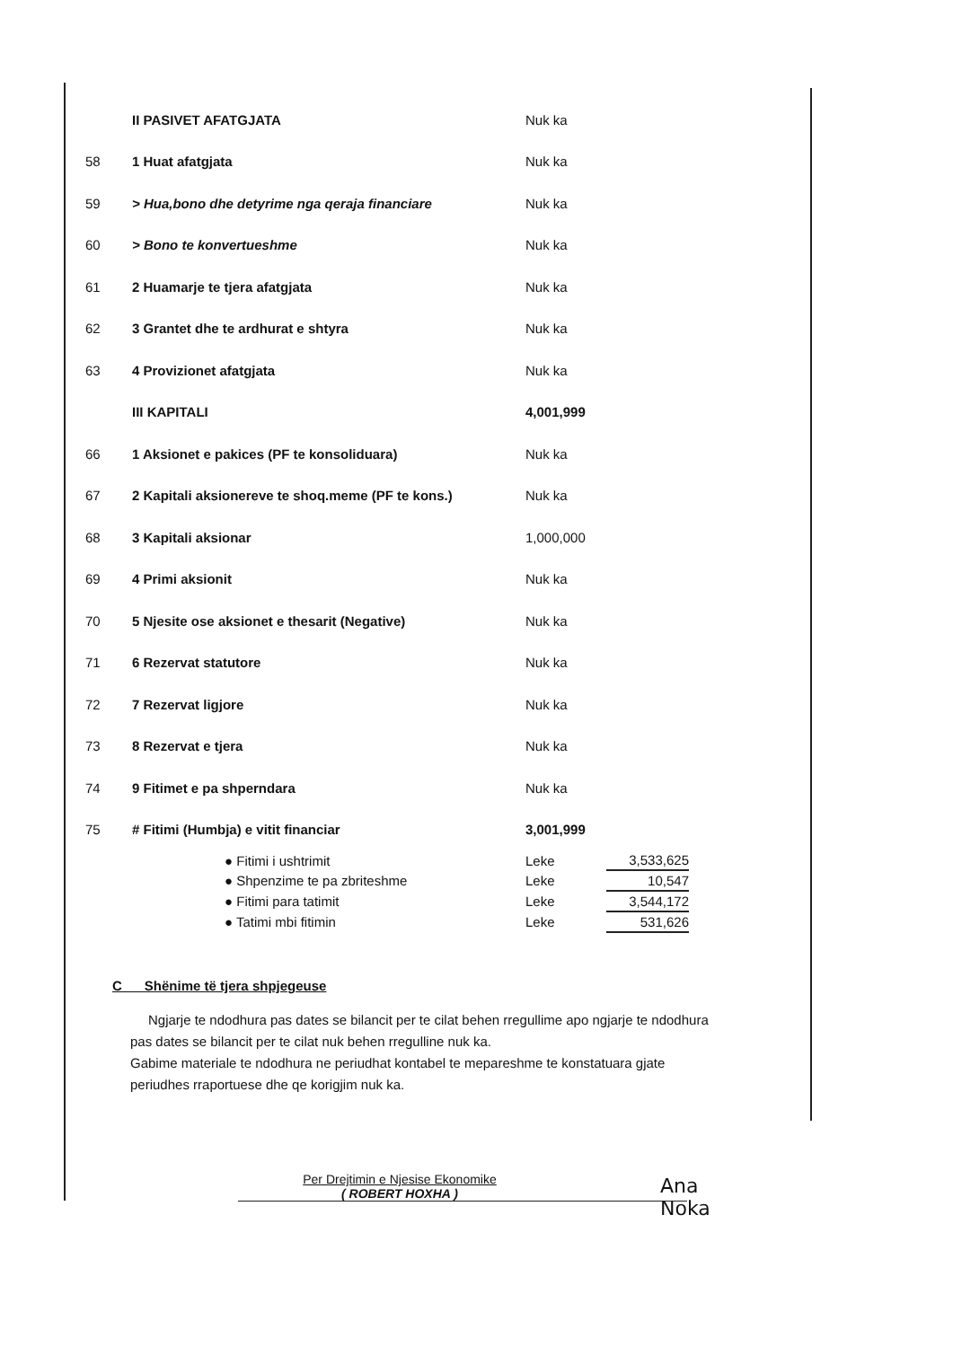| | II PASIVET AFATGJATA | Nuk ka |
| 58 | 1 Huat afatgjata | Nuk ka |
| 59 | > Hua,bono dhe detyrime nga qeraja financiare | Nuk ka |
| 60 | > Bono te konvertueshme | Nuk ka |
| 61 | 2 Huamarje te tjera afatgjata | Nuk ka |
| 62 | 3 Grantet dhe te ardhurat e shtyra | Nuk ka |
| 63 | 4 Provizionet afatgjata | Nuk ka |
| | III KAPITALI | 4,001,999 |
| 66 | 1 Aksionet e pakices (PF te konsoliduara) | Nuk ka |
| 67 | 2 Kapitali aksionereve te shoq.meme (PF te kons.) | Nuk ka |
| 68 | 3 Kapitali aksionar | 1,000,000 |
| 69 | 4 Primi aksionit | Nuk ka |
| 70 | 5 Njesite ose aksionet e thesarit (Negative) | Nuk ka |
| 71 | 6 Rezervat statutore | Nuk ka |
| 72 | 7 Rezervat ligjore | Nuk ka |
| 73 | 8 Rezervat e tjera | Nuk ka |
| 74 | 9 Fitimet e pa shperndara | Nuk ka |
| 75 | # Fitimi (Humbja) e vitit financiar | 3,001,999 |
| ● Fitimi i ushtrimit | Leke | 3,533,625 |
| ● Shpenzime te pa zbriteshme | Leke | 10,547 |
| ● Fitimi para tatimit | Leke | 3,544,172 |
| ● Tatimi mbi fitimin | Leke | 531,626 |
C Shënime të tjera shpjegeuse
Ngjarje te ndodhura pas dates se bilancit per te cilat behen rregullime apo ngjarje te ndodhura pas dates se bilancit per te cilat nuk behen rregulline nuk ka.
Gabime materiale te ndodhura ne periudhat kontabel te mepareshme te konstatuara gjate periudhes rraportuese dhe qe korigjim nuk ka.
Per Drejtimin e Njesise Ekonomike
( ROBERT HOXHA )
Ana Noka